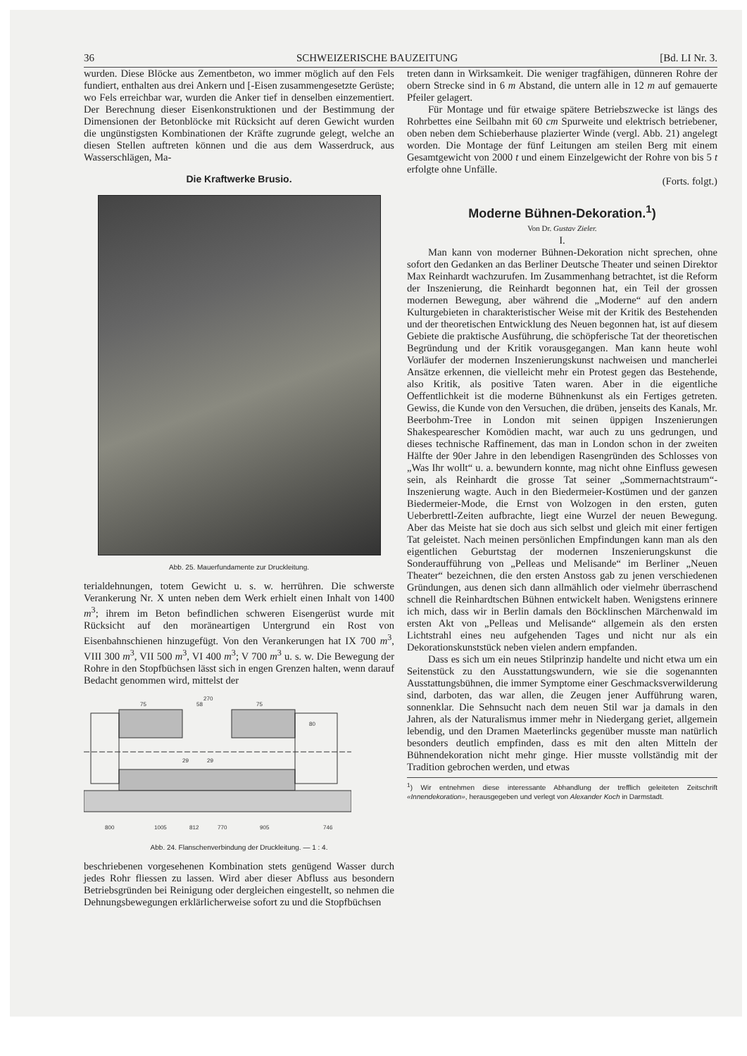36 SCHWEIZERISCHE BAUZEITUNG [Bd. LI Nr. 3.
wurden. Diese Blöcke aus Zementbeton, wo immer möglich auf den Fels fundiert, enthalten aus drei Ankern und [-Eisen zusammengesetzte Gerüste; wo Fels erreichbar war, wurden die Anker tief in denselben einzementiert. Der Berechnung dieser Eisenkonstruktionen und der Bestimmung der Dimensionen der Betonblöcke mit Rücksicht auf deren Gewicht wurden die ungünstigsten Kombinationen der Kräfte zugrunde gelegt, welche an diesen Stellen auftreten können und die aus dem Wasserdruck, aus Wasserschlägen, Ma-
Die Kraftwerke Brusio.
Abb. 25. Mauerfundamente zur Druckleitung.
terialdehnungen, totem Gewicht u. s. w. herrühren. Die schwerste Verankerung Nr. X unten neben dem Werk erhielt einen Inhalt von 1400 m<sup>3</sup>; ihrem im Beton befindlichen schweren Eisengerüst wurde mit Rücksicht auf den moräneartigen Untergrund ein Rost von Eisenbahnschienen hinzugefügt. Von den Verankerungen hat IX 700 m<sup>3</sup>, VIII 300 m<sup>3</sup>, VII 500 m<sup>3</sup>, VI 400 m<sup>3</sup>; V 700 m<sup>3</sup> u. s. w. Die Bewegung der Rohre in den Stopfbüchsen lässt sich in engen Grenzen halten, wenn darauf Bedacht genommen wird, mittelst der
270
75
58
75
80
29
29
800
1005
812
770
905
746
Abb. 24. Flanschenverbindung der Druckleitung. — 1 : 4.
beschriebenen vorgesehenen Kombination stets genügend Wasser durch jedes Rohr fliessen zu lassen. Wird aber dieser Abfluss aus besondern Betriebsgründen bei Reinigung oder dergleichen eingestellt, so nehmen die Dehnungsbewegungen erklärlicherweise sofort zu und die Stopfbüchsen
treten dann in Wirksamkeit. Die weniger tragfähigen, dünneren Rohre der obern Strecke sind in 6 m Abstand, die untern alle in 12 m auf gemauerte Pfeiler gelagert.
Für Montage und für etwaige spätere Betriebszwecke ist längs des Rohrbettes eine Seilbahn mit 60 cm Spurweite und elektrisch betriebener, oben neben dem Schieberhause plazierter Winde (vergl. Abb. 21) angelegt worden. Die Montage der fünf Leitungen am steilen Berg mit einem Gesamtgewicht von 2000 t und einem Einzelgewicht der Rohre von bis 5 t erfolgte ohne Unfälle.
(Forts. folgt.)
Moderne Bühnen-Dekoration.<sup>1</sup>)
Von Dr. Gustav Zieler.
I.
Man kann von moderner Bühnen-Dekoration nicht sprechen, ohne sofort den Gedanken an das Berliner Deutsche Theater und seinen Direktor Max Reinhardt wachzurufen. Im Zusammenhang betrachtet, ist die Reform der Inszenierung, die Reinhardt begonnen hat, ein Teil der grossen modernen Bewegung, aber während die „Moderne“ auf den andern Kulturgebieten in charakteristischer Weise mit der Kritik des Bestehenden und der theoretischen Entwicklung des Neuen begonnen hat, ist auf diesem Gebiete die praktische Ausführung, die schöpferische Tat der theoretischen Begründung und der Kritik vorausgegangen. Man kann heute wohl Vorläufer der modernen Inszenierungskunst nachweisen und mancherlei Ansätze erkennen, die vielleicht mehr ein Protest gegen das Bestehende, also Kritik, als positive Taten waren. Aber in die eigentliche Oeffentlichkeit ist die moderne Bühnenkunst als ein Fertiges getreten. Gewiss, die Kunde von den Versuchen, die drüben, jenseits des Kanals, Mr. Beerbohm-Tree in London mit seinen üppigen Inszenierungen Shakespearescher Komödien macht, war auch zu uns gedrungen, und dieses technische Raffinement, das man in London schon in der zweiten Hälfte der 90er Jahre in den lebendigen Rasengründen des Schlosses von „Was Ihr wollt“ u. a. bewundern konnte, mag nicht ohne Einfluss gewesen sein, als Reinhardt die grosse Tat seiner „Sommernachtstraum“-Inszenierung wagte. Auch in den Biedermeier-Kostümen und der ganzen Biedermeier-Mode, die Ernst von Wolzogen in den ersten, guten Ueberbrettl-Zeiten aufbrachte, liegt eine Wurzel der neuen Bewegung. Aber das Meiste hat sie doch aus sich selbst und gleich mit einer fertigen Tat geleistet. Nach meinen persönlichen Empfindungen kann man als den eigentlichen Geburtstag der modernen Inszenierungskunst die Sonderaufführung von „Pelleas und Melisande“ im Berliner „Neuen Theater“ bezeichnen, die den ersten Anstoss gab zu jenen verschiedenen Gründungen, aus denen sich dann allmählich oder vielmehr überraschend schnell die Reinhardtschen Bühnen entwickelt haben. Wenigstens erinnere ich mich, dass wir in Berlin damals den Böcklinschen Märchenwald im ersten Akt von „Pelleas und Melisande“ allgemein als den ersten Lichtstrahl eines neu aufgehenden Tages und nicht nur als ein Dekorationskunststück neben vielen andern empfanden.
Dass es sich um ein neues Stilprinzip handelte und nicht etwa um ein Seitenstück zu den Ausstattungswundern, wie sie die sogenannten Ausstattungsbühnen, die immer Symptome einer Geschmacksverwilderung sind, darboten, das war allen, die Zeugen jener Aufführung waren, sonnenklar. Die Sehnsucht nach dem neuen Stil war ja damals in den Jahren, als der Naturalismus immer mehr in Niedergang geriet, allgemein lebendig, und den Dramen Maeterlincks gegenüber musste man natürlich besonders deutlich empfinden, dass es mit den alten Mitteln der Bühnendekoration nicht mehr ginge. Hier musste vollständig mit der Tradition gebrochen werden, und etwas
<sup>1</sup>) Wir entnehmen diese interessante Abhandlung der trefflich geleiteten Zeitschrift «Innendekoration», herausgegeben und verlegt von Alexander Koch in Darmstadt.